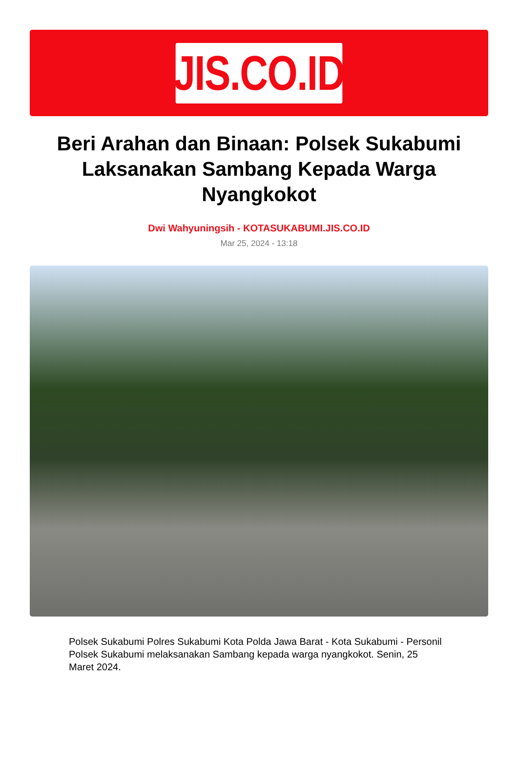JIS.CO.ID
Beri Arahan dan Binaan: Polsek Sukabumi Laksanakan Sambang Kepada Warga Nyangkokot
Dwi Wahyuningsih - KOTASUKABUMI.JIS.CO.ID
Mar 25, 2024 - 13:18
Polsek Sukabumi Polres Sukabumi Kota Polda Jawa Barat - Kota Sukabumi - Personil Polsek Sukabumi melaksanakan Sambang kepada warga nyangkokot. Senin, 25 Maret 2024.